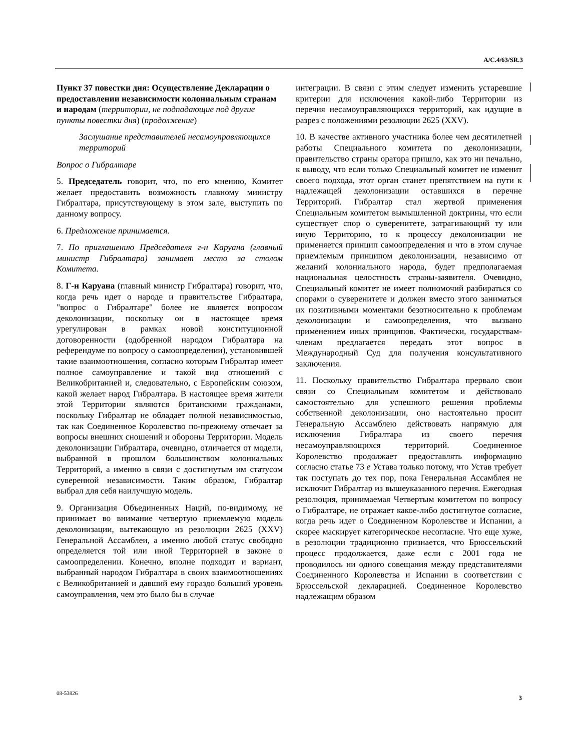A/C.4/63/SR.3
Пункт 37 повестки дня: Осуществление Декларации о предоставлении независимости колониальным странам и народам (территории, не подпадающие под другие пункты повестки дня) (продолжение)
Заслушание представителей несамоуправляющихся территорий
Вопрос о Гибралтаре
5. Председатель говорит, что, по его мнению, Комитет желает предоставить возможность главному министру Гибралтара, присутствующему в этом зале, выступить по данному вопросу.
6. Предложение принимается.
7. По приглашению Председателя г-н Каруана (главный министр Гибралтара) занимает место за столом Комитета.
8. Г-н Каруана (главный министр Гибралтара) говорит, что, когда речь идет о народе и правительстве Гибралтара, "вопрос о Гибралтаре" более не является вопросом деколонизации, поскольку он в настоящее время урегулирован в рамках новой конституционной договоренности (одобренной народом Гибралтара на референдуме по вопросу о самоопределении), установившей такие взаимоотношения, согласно которым Гибралтар имеет полное самоуправление и такой вид отношений с Великобританией и, следовательно, с Европейским союзом, какой желает народ Гибралтара. В настоящее время жители этой Территории являются британскими гражданами, поскольку Гибралтар не обладает полной независимостью, так как Соединенное Королевство по-прежнему отвечает за вопросы внешних сношений и обороны Территории. Модель деколонизации Гибралтара, очевидно, отличается от модели, выбранной в прошлом большинством колониальных Территорий, а именно в связи с достигнутым им статусом суверенной независимости. Таким образом, Гибралтар выбрал для себя наилучшую модель.
9. Организация Объединенных Наций, по-видимому, не принимает во внимание четвертую приемлемую модель деколонизации, вытекающую из резолюции 2625 (XXV) Генеральной Ассамблеи, а именно любой статус свободно определяется той или иной Территорией в законе о самоопределении. Конечно, вполне подходит и вариант, выбранный народом Гибралтара в своих взаимоотношениях с Великобританией и давший ему гораздо больший уровень самоуправления, чем это было бы в случае
интеграции. В связи с этим следует изменить устаревшие критерии для исключения какой-либо Территории из перечня несамоуправляющихся территорий, как идущие в разрез с положениями резолюции 2625 (XXV).
10. В качестве активного участника более чем десятилетней работы Специального комитета по деколонизации, правительство страны оратора пришло, как это ни печально, к выводу, что если только Специальный комитет не изменит своего подхода, этот орган станет препятствием на пути к надлежащей деколонизации оставшихся в перечне Территорий. Гибралтар стал жертвой применения Специальным комитетом вымышленной доктрины, что если существует спор о суверенитете, затрагивающий ту или иную Территорию, то к процессу деколонизации не применяется принцип самоопределения и что в этом случае приемлемым принципом деколонизации, независимо от желаний колониального народа, будет предполагаемая национальная целостность страны-заявителя. Очевидно, Специальный комитет не имеет полномочий разбираться со спорами о суверенитете и должен вместо этого заниматься их позитивными моментами безотносительно к проблемам деколонизации и самоопределения, что вызвано применением иных принципов. Фактически, государствам-членам предлагается передать этот вопрос в Международный Суд для получения консультативного заключения.
11. Поскольку правительство Гибралтара прервало свои связи со Специальным комитетом и действовало самостоятельно для успешного решения проблемы собственной деколонизации, оно настоятельно просит Генеральную Ассамблею действовать напрямую для исключения Гибралтара из своего перечня несамоуправляющихся территорий. Соединенное Королевство продолжает предоставлять информацию согласно статье 73 e Устава только потому, что Устав требует так поступать до тех пор, пока Генеральная Ассамблея не исключит Гибралтар из вышеуказанного перечня. Ежегодная резолюция, принимаемая Четвертым комитетом по вопросу о Гибралтаре, не отражает какое-либо достигнутое согласие, когда речь идет о Соединенном Королевстве и Испании, а скорее маскирует категорическое несогласие. Что еще хуже, в резолюции традиционно признается, что Брюссельский процесс продолжается, даже если с 2001 года не проводилось ни одного совещания между представителями Соединенного Королевства и Испании в соответствии с Брюссельской декларацией. Соединенное Королевство надлежащим образом
08-53826 3